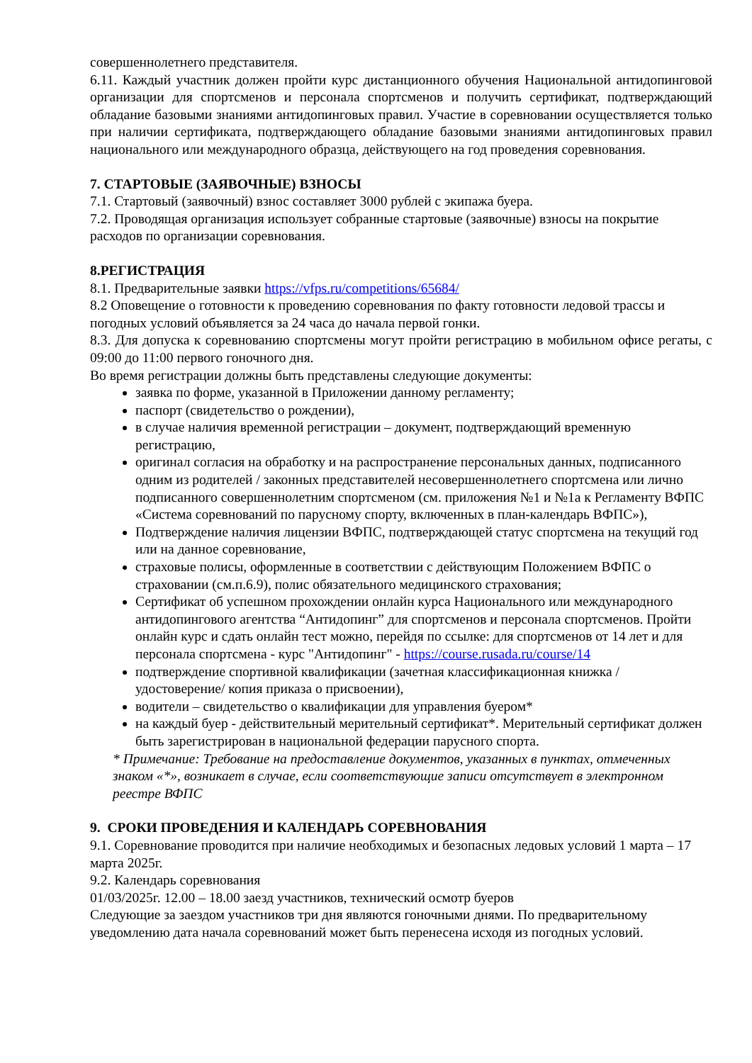совершеннолетнего представителя.
6.11. Каждый участник должен пройти курс дистанционного обучения Национальной антидопинговой организации для спортсменов и персонала спортсменов и получить сертификат, подтверждающий обладание базовыми знаниями антидопинговых правил. Участие в соревновании осуществляется только при наличии сертификата, подтверждающего обладание базовыми знаниями антидопинговых правил национального или международного образца, действующего на год проведения соревнования.
7. СТАРТОВЫЕ (ЗАЯВОЧНЫЕ) ВЗНОСЫ
7.1. Стартовый (заявочный) взнос составляет 3000 рублей с экипажа буера.
7.2. Проводящая организация использует собранные стартовые (заявочные) взносы на покрытие расходов по организации соревнования.
8.РЕГИСТРАЦИЯ
8.1. Предварительные заявки https://vfps.ru/competitions/65684/
8.2 Оповещение о готовности к проведению соревнования по факту готовности ледовой трассы и погодных условий объявляется за 24 часа до начала первой гонки.
8.3. Для допуска к соревнованию спортсмены могут пройти регистрацию в мобильном офисе регаты, с 09:00 до 11:00 первого гоночного дня.
Во время регистрации должны быть представлены следующие документы:
заявка по форме, указанной в Приложении данному регламенту;
паспорт (свидетельство о рождении),
в случае наличия временной регистрации – документ, подтверждающий временную регистрацию,
оригинал согласия на обработку и на распространение персональных данных, подписанного одним из родителей / законных представителей несовершеннолетнего спортсмена или лично подписанного совершеннолетним спортсменом (см. приложения №1 и №1а к Регламенту ВФПС «Система соревнований по парусному спорту, включенных в план-календарь ВФПС»),
Подтверждение наличия лицензии ВФПС, подтверждающей статус спортсмена на текущий год или на данное соревнование,
страховые полисы, оформленные в соответствии с действующим Положением ВФПС о страховании (см.п.6.9), полис обязательного медицинского страхования;
Сертификат об успешном прохождении онлайн курса Национального или международного антидопингового агентства “Антидопинг” для спортсменов и персонала спортсменов. Пройти онлайн курс и сдать онлайн тест можно, перейдя по ссылке: для спортсменов от 14 лет и для персонала спортсмена - курс "Антидопинг" - https://course.rusada.ru/course/14
подтверждение спортивной квалификации (зачетная классификационная книжка / удостоверение/ копия приказа о присвоении),
водители – свидетельство о квалификации для управления буером*
на каждый буер - действительный мерительный сертификат*. Мерительный сертификат должен быть зарегистрирован в национальной федерации парусного спорта.
* Примечание: Требование на предоставление документов, указанных в пунктах, отмеченных знаком «*», возникает в случае, если соответствующие записи отсутствует в электронном реестре ВФПС
9. СРОКИ ПРОВЕДЕНИЯ И КАЛЕНДАРЬ СОРЕВНОВАНИЯ
9.1. Соревнование проводится при наличие необходимых и безопасных ледовых условий 1 марта – 17 марта 2025г.
9.2. Календарь соревнования
01/03/2025г. 12.00 – 18.00 заезд участников, технический осмотр буеров
Следующие за заездом участников три дня являются гоночными днями. По предварительному уведомлению дата начала соревнований может быть перенесена исходя из погодных условий.